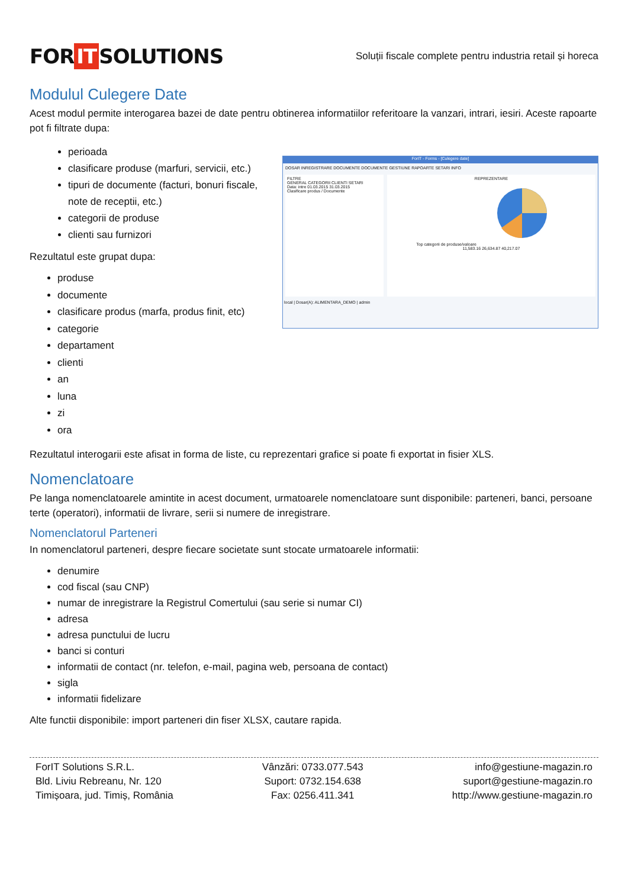FOR IT SOLUTIONS
Soluții fiscale complete pentru industria retail și horeca
Modulul Culegere Date
Acest modul permite interogarea bazei de date pentru obtinerea informatiilor referitoare la vanzari, intrari, iesiri. Aceste rapoarte pot fi filtrate dupa:
perioada
clasificare produse (marfuri, servicii, etc.)
tipuri de documente (facturi, bonuri fiscale, note de receptii, etc.)
categorii de produse
clienti sau furnizori
Rezultatul este grupat dupa:
produse
documente
clasificare produs (marfa, produs finit, etc)
categorie
departament
clienti
an
luna
zi
ora
ForIT - Forms - [Culegere date]
DOSAR INREGISTRARE DOCUMENTE DOCUMENTE GESTIUNE RAPOARTE SETARI INFO
FILTRE
GENERAL CATEGORII CLIENTI SETARI
Data: intre 01.03.2015 31.03.2015
Clasificare produs / Documente
REPREZENTARE
Top categorii de produse/valoare
11,583.16 26,634.87 40,217.07
local | Dosar(A): ALIMENTARA_DEMO | admin
Rezultatul interogarii este afisat in forma de liste, cu reprezentari grafice si poate fi exportat in fisier XLS.
Nomenclatoare
Pe langa nomenclatoarele amintite in acest document, urmatoarele nomenclatoare sunt disponibile: parteneri, banci, persoane terte (operatori), informatii de livrare, serii si numere de inregistrare.
Nomenclatorul Parteneri
In nomenclatorul parteneri, despre fiecare societate sunt stocate urmatoarele informatii:
denumire
cod fiscal (sau CNP)
numar de inregistrare la Registrul Comertului (sau serie si numar CI)
adresa
adresa punctului de lucru
banci si conturi
informatii de contact (nr. telefon, e-mail, pagina web, persoana de contact)
sigla
informatii fidelizare
Alte functii disponibile: import parteneri din fiser XLSX, cautare rapida.
ForIT Solutions S.R.L.
Bld. Liviu Rebreanu, Nr. 120
Timișoara, jud. Timiș, România
Vânzări: 0733.077.543
Suport: 0732.154.638
Fax: 0256.411.341
info@gestiune-magazin.ro
suport@gestiune-magazin.ro
http://www.gestiune-magazin.ro